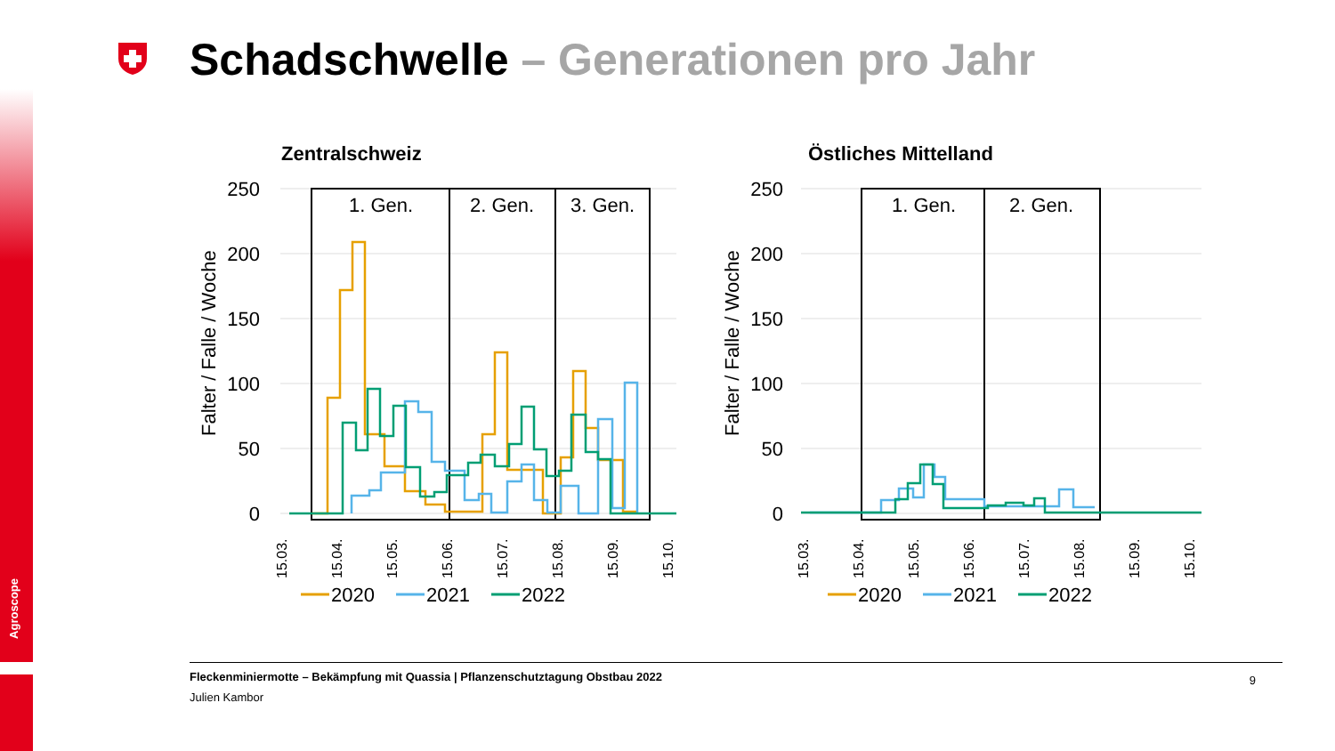Agroscope
Schadschwelle – Generationen pro Jahr
Zentralschweiz
250
200
150
100
50
0
Falter / Falle / Woche
1. Gen.
2. Gen.
3. Gen.
15.03.
15.04.
15.05.
15.06.
15.07.
15.08.
15.09.
15.10.
2020
2021
2022
Östliches Mittelland
250
200
150
100
50
0
Falter / Falle / Woche
1. Gen.
2. Gen.
15.03.
15.04.
15.05.
15.06.
15.07.
15.08.
15.09.
15.10.
2020
2021
2022
Fleckenminiermotte – Bekämpfung mit Quassia | Pflanzenschutztagung Obstbau 2022
Julien Kambor
9